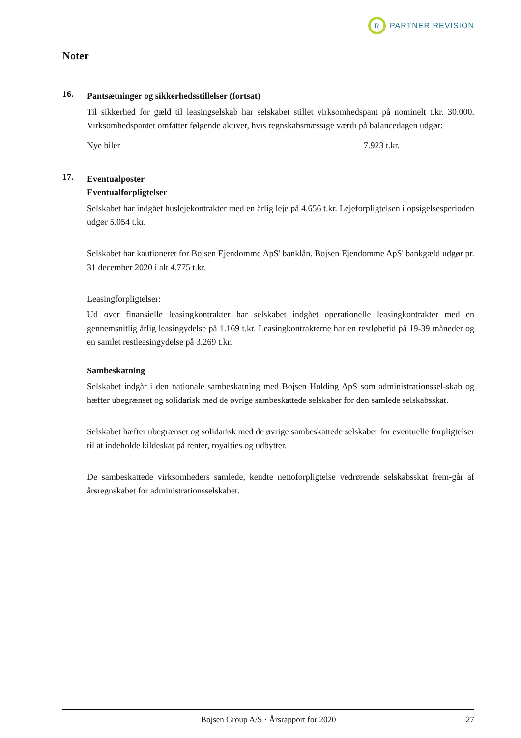R
PARTNER REVISION
Noter
16.
Pantsætninger og sikkerhedsstillelser (fortsat)
Til sikkerhed for gæld til leasingselskab har selskabet stillet virksomhedspant på nominelt t.kr. 30.000. Virksomhedspantet omfatter følgende aktiver, hvis regnskabsmæssige værdi på balancedagen udgør:
Nye biler 7.923 t.kr.
17.
Eventualposter
Eventualforpligtelser
Selskabet har indgået huslejekontrakter med en årlig leje på 4.656 t.kr. Lejeforpligtelsen i opsigelsesperioden udgør 5.054 t.kr.
Selskabet har kautioneret for Bojsen Ejendomme ApS' banklån. Bojsen Ejendomme ApS' bankgæld udgør pr. 31 december 2020 i alt 4.775 t.kr.
Leasingforpligtelser:
Ud over finansielle leasingkontrakter har selskabet indgået operationelle leasingkontrakter med en gennemsnitlig årlig leasingydelse på 1.169 t.kr. Leasingkontrakterne har en restløbetid på 19-39 måneder og en samlet restleasingydelse på 3.269 t.kr.
Sambeskatning
Selskabet indgår i den nationale sambeskatning med Bojsen Holding ApS som administrationssel-skab og hæfter ubegrænset og solidarisk med de øvrige sambeskattede selskaber for den samlede selskabsskat.
Selskabet hæfter ubegrænset og solidarisk med de øvrige sambeskattede selskaber for eventuelle forpligtelser til at indeholde kildeskat på renter, royalties og udbytter.
De sambeskattede virksomheders samlede, kendte nettoforpligtelse vedrørende selskabsskat frem-går af årsregnskabet for administrationsselskabet.
Bojsen Group A/S · Årsrapport for 2020 27